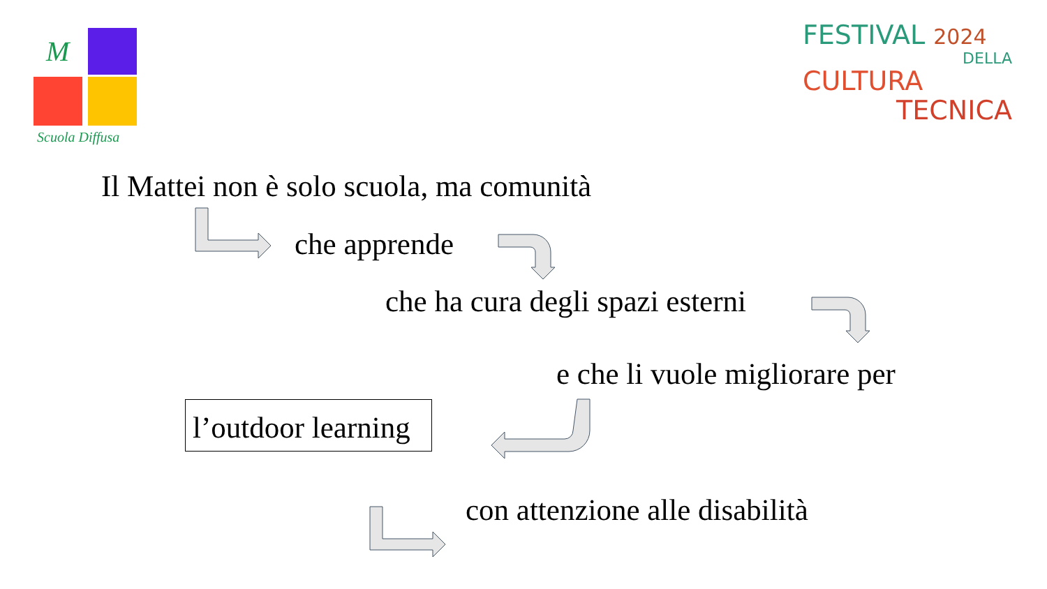M
Scuola Diffusa
FESTIVAL 2024
DELLA
CULTURA
TECNICA
Il Mattei non è solo scuola, ma comunità
che apprende
che ha cura degli spazi esterni
e che li vuole migliorare per
l’outdoor learning
con attenzione alle disabilità